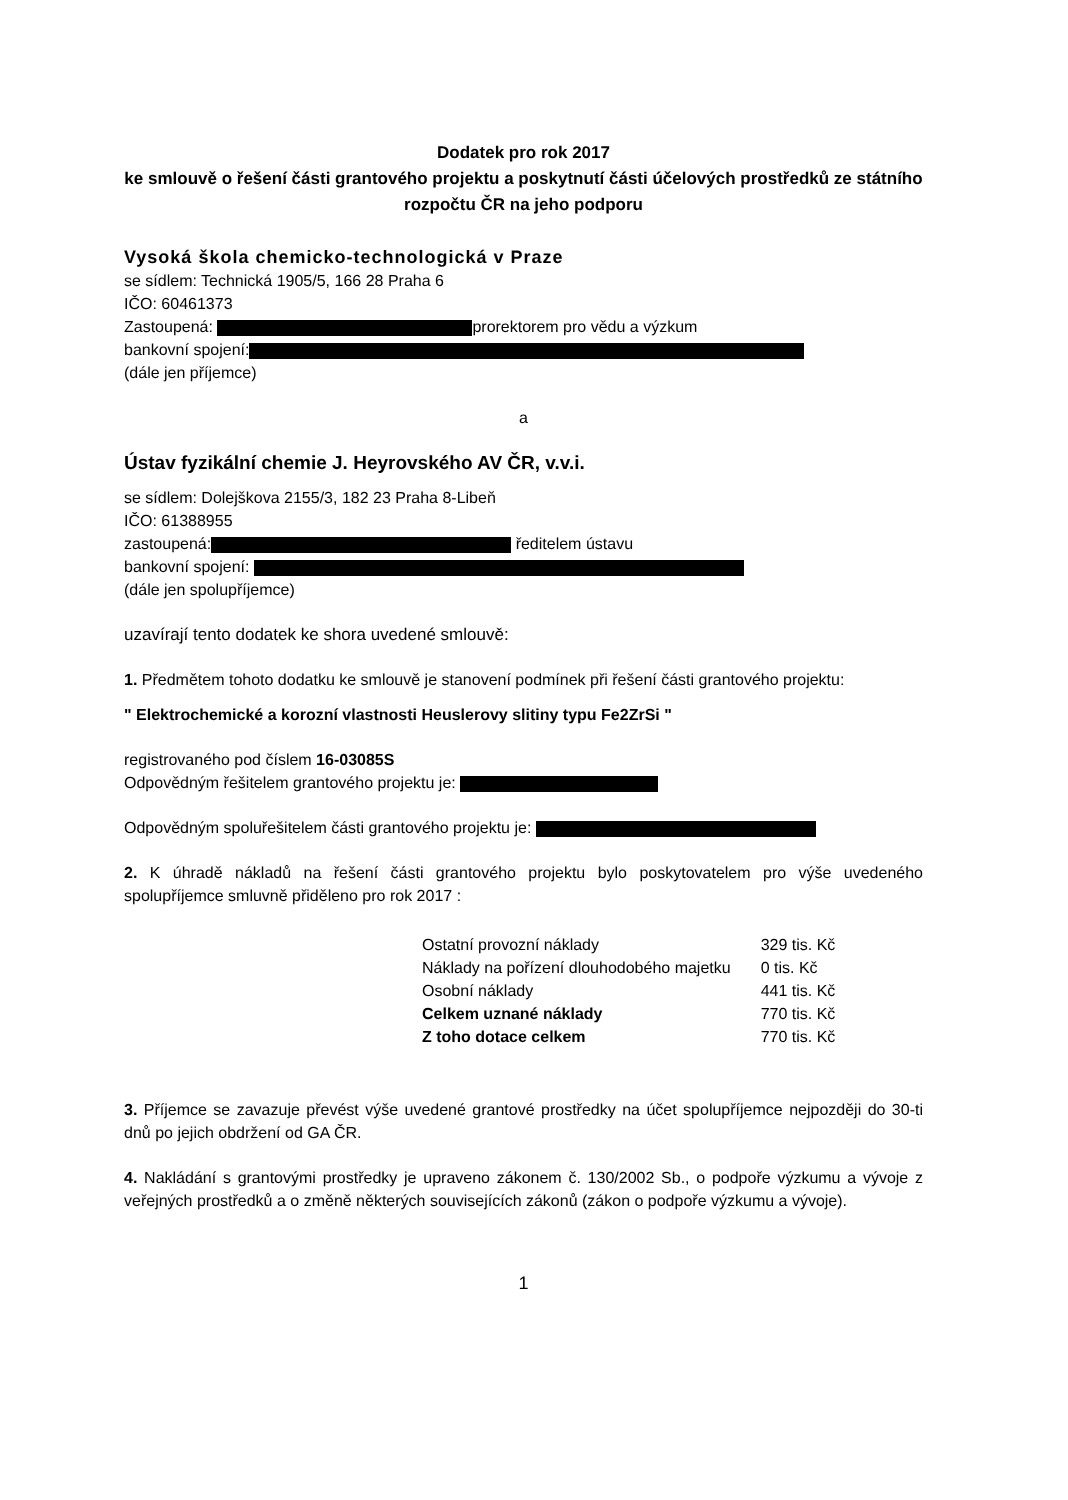Dodatek pro rok 2017
ke smlouvě o řešení části grantového projektu a poskytnutí části účelových prostředků ze státního rozpočtu ČR na jeho podporu
Vysoká škola chemicko-technologická v Praze
se sídlem: Technická 1905/5, 166 28 Praha 6
IČO: 60461373
Zastoupená: prorektorem pro vědu a výzkum
bankovní spojení:
(dále jen příjemce)
a
Ústav fyzikální chemie J. Heyrovského AV ČR, v.v.i.
se sídlem: Dolejškova 2155/3, 182 23 Praha 8-Libeň
IČO: 61388955
zastoupená: ředitelem ústavu
bankovní spojení:
(dále jen spolupříjemce)
uzavírají tento dodatek ke shora uvedené smlouvě:
1. Předmětem tohoto dodatku ke smlouvě je stanovení podmínek při řešení části grantového projektu:
" Elektrochemické a korozní vlastnosti Heuslerovy slitiny typu Fe2ZrSi "
registrovaného pod číslem 16-03085S
Odpovědným řešitelem grantového projektu je:
Odpovědným spoluřešitelem části grantového projektu je:
2. K úhradě nákladů na řešení části grantového projektu bylo poskytovatelem pro výše uvedeného spolupříjemce smluvně přiděleno pro rok 2017 :
| Ostatní provozní náklady | 329 tis. Kč |
| Náklady na pořízení dlouhodobého majetku | 0 tis. Kč |
| Osobní náklady | 441 tis. Kč |
| Celkem uznané náklady | 770 tis. Kč |
| Z toho dotace celkem | 770 tis. Kč |
3. Příjemce se zavazuje převést výše uvedené grantové prostředky na účet spolupříjemce nejpozději do 30-ti dnů po jejich obdržení od GA ČR.
4. Nakládání s grantovými prostředky je upraveno zákonem č. 130/2002 Sb., o podpoře výzkumu a vývoje z veřejných prostředků a o změně některých souvisejících zákonů (zákon o podpoře výzkumu a vývoje).
1